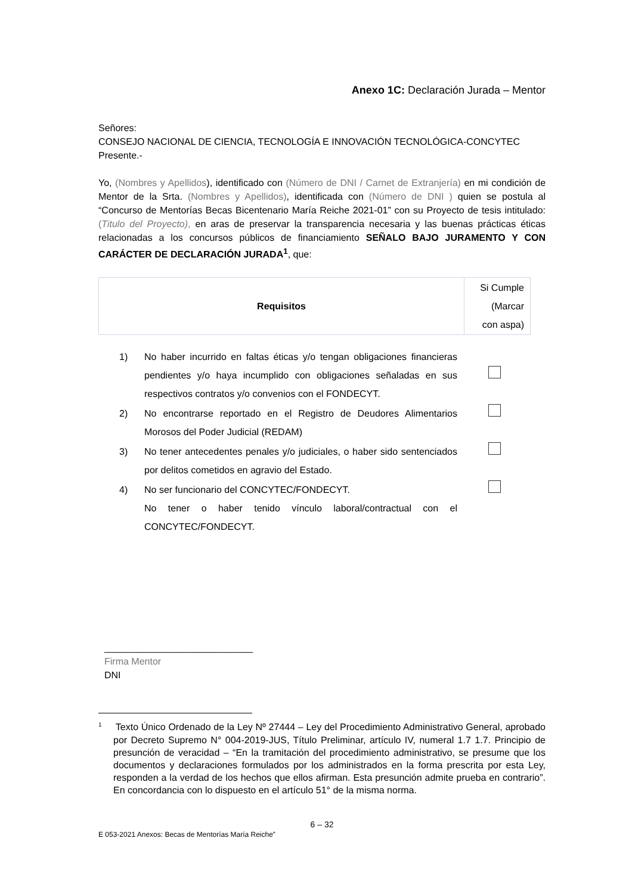Anexo 1C: Declaración Jurada – Mentor
Señores:
CONSEJO NACIONAL DE CIENCIA, TECNOLOGÍA E INNOVACIÓN TECNOLÓGICA-CONCYTEC
Presente.-
Yo, (Nombres y Apellidos), identificado con (Número de DNI / Carnet de Extranjería) en mi condición de Mentor de la Srta. (Nombres y Apellidos), identificada con (Número de DNI ) quien se postula al “Concurso de Mentorías Becas Bicentenario María Reiche 2021-01” con su Proyecto de tesis intitulado: (Titulo del Proyecto), en aras de preservar la transparencia necesaria y las buenas prácticas éticas relacionadas a los concursos públicos de financiamiento SEÑALO BAJO JURAMENTO Y CON CARÁCTER DE DECLARACIÓN JURADA<sup>1</sup>, que:
| Requisitos | Si Cumple (Marcar con aspa) |
| 1) | No haber incurrido en faltas éticas y/o tengan obligaciones financieras pendientes y/o haya incumplido con obligaciones señaladas en sus respectivos contratos y/o convenios con el FONDECYT. | |
| 2) | No encontrarse reportado en el Registro de Deudores Alimentarios Morosos del Poder Judicial (REDAM) | |
| 3) | No tener antecedentes penales y/o judiciales, o haber sido sentenciados por delitos cometidos en agravio del Estado. | |
| 4) | No ser funcionario del CONCYTEC/FONDECYT. No tener o haber tenido vínculo laboral/contractual con el CONCYTEC/FONDECYT. | |
____________________________
Firma Mentor
DNI
<sup>1</sup> Texto Único Ordenado de la Ley Nº 27444 – Ley del Procedimiento Administrativo General, aprobado por Decreto Supremo N° 004-2019-JUS, Título Preliminar, artículo IV, numeral 1.7 1.7. Principio de presunción de veracidad – “En la tramitación del procedimiento administrativo, se presume que los documentos y declaraciones formulados por los administrados en la forma prescrita por esta Ley, responden a la verdad de los hechos que ellos afirman. Esta presunción admite prueba en contrario”. En concordancia con lo dispuesto en el artículo 51° de la misma norma.
6 – 32
E 053-2021 Anexos: Becas de Mentorías María Reiche”